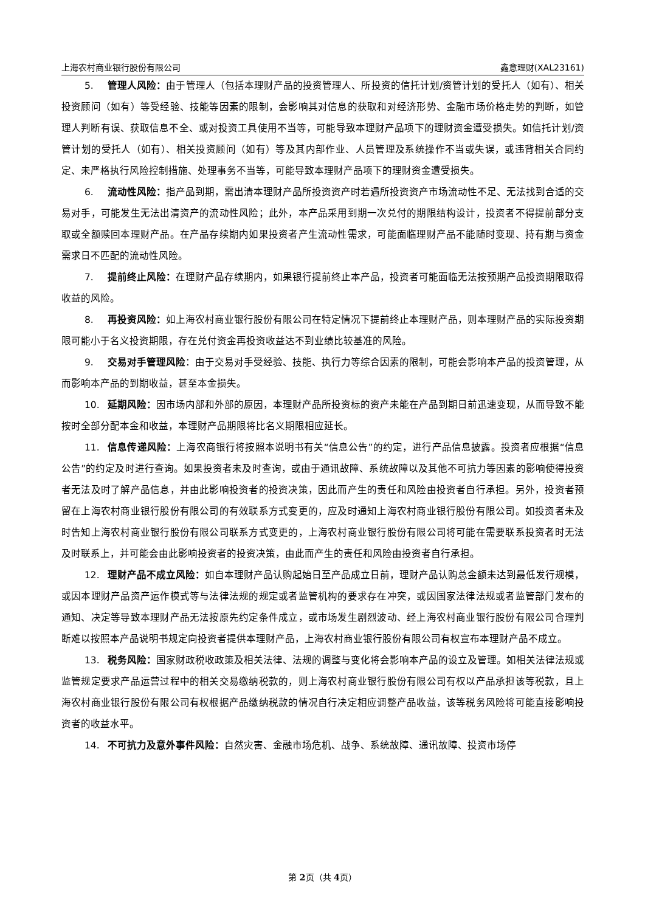上海农村商业银行股份有限公司 鑫意理财(XAL23161)
5. 管理人风险：由于管理人（包括本理财产品的投资管理人、所投资的信托计划/资管计划的受托人（如有）、相关投资顾问（如有）等受经验、技能等因素的限制，会影响其对信息的获取和对经济形势、金融市场价格走势的判断，如管理人判断有误、获取信息不全、或对投资工具使用不当等，可能导致本理财产品项下的理财资金遭受损失。如信托计划/资管计划的受托人（如有）、相关投资顾问（如有）等及其内部作业、人员管理及系统操作不当或失误，或违背相关合同约定、未严格执行风险控制措施、处理事务不当等，可能导致本理财产品项下的理财资金遭受损失。
6. 流动性风险：指产品到期，需出清本理财产品所投资资产时若遇所投资资产市场流动性不足、无法找到合适的交易对手，可能发生无法出清资产的流动性风险；此外，本产品采用到期一次兑付的期限结构设计，投资者不得提前部分支取或全额赎回本理财产品。在产品存续期内如果投资者产生流动性需求，可能面临理财产品不能随时变现、持有期与资金需求日不匹配的流动性风险。
7. 提前终止风险：在理财产品存续期内，如果银行提前终止本产品，投资者可能面临无法按预期产品投资期限取得收益的风险。
8. 再投资风险：如上海农村商业银行股份有限公司在特定情况下提前终止本理财产品，则本理财产品的实际投资期限可能小于名义投资期限，存在兑付资金再投资收益达不到业绩比较基准的风险。
9. 交易对手管理风险：由于交易对手受经验、技能、执行力等综合因素的限制，可能会影响本产品的投资管理，从而影响本产品的到期收益，甚至本金损失。
10. 延期风险：因市场内部和外部的原因，本理财产品所投资标的资产未能在产品到期日前迅速变现，从而导致不能按时全部分配本金和收益，本理财产品期限将比名义期限相应延长。
11. 信息传递风险：上海农商银行将按照本说明书有关“信息公告”的约定，进行产品信息披露。投资者应根据“信息公告”的约定及时进行查询。如果投资者未及时查询，或由于通讯故障、系统故障以及其他不可抗力等因素的影响使得投资者无法及时了解产品信息，并由此影响投资者的投资决策，因此而产生的责任和风险由投资者自行承担。另外，投资者预留在上海农村商业银行股份有限公司的有效联系方式变更的，应及时通知上海农村商业银行股份有限公司。如投资者未及时告知上海农村商业银行股份有限公司联系方式变更的，上海农村商业银行股份有限公司将可能在需要联系投资者时无法及时联系上，并可能会由此影响投资者的投资决策，由此而产生的责任和风险由投资者自行承担。
12. 理财产品不成立风险：如自本理财产品认购起始日至产品成立日前，理财产品认购总金额未达到最低发行规模，或因本理财产品资产运作模式等与法律法规的规定或者监管机构的要求存在冲突，或因国家法律法规或者监管部门发布的通知、决定等导致本理财产品无法按原先约定条件成立，或市场发生剧烈波动、经上海农村商业银行股份有限公司合理判断难以按照本产品说明书规定向投资者提供本理财产品，上海农村商业银行股份有限公司有权宣布本理财产品不成立。
13. 税务风险：国家财政税收政策及相关法律、法规的调整与变化将会影响本产品的设立及管理。如相关法律法规或监管规定要求产品运营过程中的相关交易缴纳税款的，则上海农村商业银行股份有限公司有权以产品承担该等税款，且上海农村商业银行股份有限公司有权根据产品缴纳税款的情况自行决定相应调整产品收益，该等税务风险将可能直接影响投资者的收益水平。
14. 不可抗力及意外事件风险：自然灾害、金融市场危机、战争、系统故障、通讯故障、投资市场停
第 2页（共 4页）